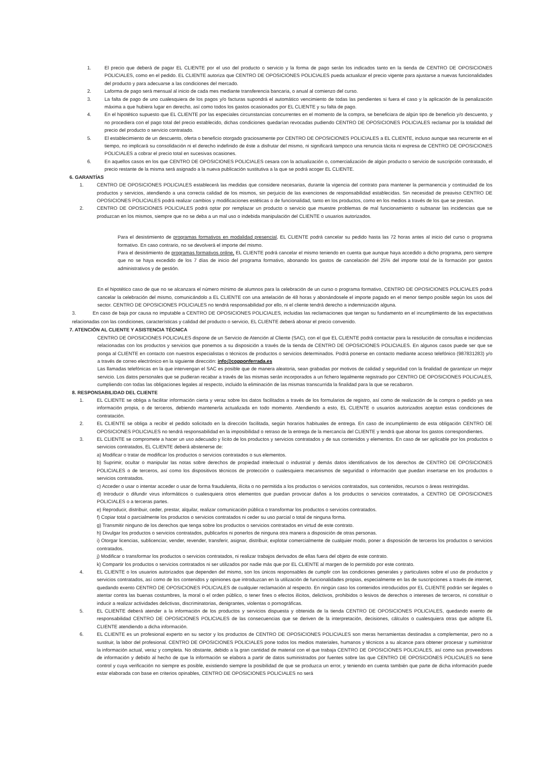1. El precio que deberá de pagar EL CLIENTE por el uso del producto o servicio y la forma de pago serán los indicados tanto en la tienda de CENTRO DE OPOSICIONES POLICIALES, como en el pedido. EL CLIENTE autoriza que CENTRO DE OPOSICIONES POLICIALES pueda actualizar el precio vigente para ajustarse a nuevas funcionalidades del producto y para adecuarse a las condiciones del mercado.
2. Laforma de pago será mensual al inicio de cada mes mediante transferencia bancaria, o anual al comienzo del curso.
3. La falta de pago de uno cualesquiera de los pagos y/o facturas supondrá el automático vencimiento de todas las pendientes si fuera el caso y la aplicación de la penalización máxima a que hubiera lugar en derecho, así como todos los gastos ocasionados por EL CLIENTE y su falta de pago.
4. En el hipotético supuesto que EL CLIENTE por las especiales circunstancias concurrentes en el momento de la compra, se beneficiara de algún tipo de beneficio y/o descuento, y no procediera con el pago total del precio establecido, dichas condiciones quedarían revocadas pudiendo CENTRO DE OPOSICIONES POLICIALES reclamar por la totalidad del precio del producto o servicio contratado.
5. El establecimiento de un descuento, oferta o beneficio otorgado graciosamente por CENTRO DE OPOSICIONES POLICIALES a EL CLIENTE, incluso aunque sea recurrente en el tiempo, no implicará su consolidación ni el derecho indefinido de éste a disfrutar del mismo, ni significará tampoco una renuncia tácita ni expresa de CENTRO DE OPOSICIONES POLICIALES a cobrar el precio total en sucesivas ocasiones.
6. En aquellos casos en los que CENTRO DE OPOSICIONES POLICIALES cesara con la actualización o, comercialización de algún producto o servicio de suscripción contratado, el precio restante de la misma será asignado a la nueva publicación sustitutiva a la que se podrá acoger EL CLIENTE.
6. GARANTÍAS
1. CENTRO DE OPOSICIONES POLICIALES establecerá las medidas que considere necesarias, durante la vigencia del contrato para mantener la permanencia y continuidad de los productos y servicios, atendiendo a una correcta calidad de los mismos, sin perjuicio de las exenciones de responsabilidad establecidas. Sin necesidad de preaviso CENTRO DE OPOSICIONES POLICIALES podrá realizar cambios y modificaciones estéticas o de funcionalidad, tanto en los productos, como en los medios a través de los que se prestan.
2. CENTRO DE OPOSICIONES POLICIALES podrá optar por remplazar un producto o servicio que muestre problemas de mal funcionamiento o subsanar las incidencias que se produzcan en los mismos, siempre que no se deba a un mal uso o indebida manipulación del CLIENTE o usuarios autorizados.
Para el desistimiento de programas formativos en modalidad presencial, EL CLIENTE podrá cancelar su pedido hasta las 72 horas antes al inicio del curso o programa formativo. En caso contrario, no se devolverá el importe del mismo.
Para el desistimiento de programas formativos online, EL CLIENTE podrá cancelar el mismo teniendo en cuenta que aunque haya accedido a dicho programa, pero siempre que no se haya excedido de los 7 días de inicio del programa formativo, abonando los gastos de cancelación del 25% del importe total de la formación por gastos administrativos y de gestión.
En el hipotético caso de que no se alcanzara el número mínimo de alumnos para la celebración de un curso o programa formativo, CENTRO DE OPOSICIONES POLICIALES podrá cancelar la celebración del mismo, comunicándolo a EL CLIENTE con una antelación de 48 horas y abonándosele el importe pagado en el menor tiempo posible según los usos del sector. CENTRO DE OPOSICIONES POLICIALES no tendrá responsabilidad por ello, ni el cliente tendrá derecho a indemnización alguna.
3. En caso de baja por causa no imputable a CENTRO DE OPOSICIONES POLICIALES, incluidas las reclamaciones que tengan su fundamento en el incumplimiento de las expectativas relacionadas con las condiciones, características y calidad del producto o servicio, EL CLIENTE deberá abonar el precio convenido.
7. ATENCIÓN AL CLIENTE Y ASISTENCIA TÉCNICA
CENTRO DE OPOSICIONES POLICIALES dispone de un Servicio de Atención al Cliente (SAC), con el que EL CLIENTE podrá contactar para la resolución de consultas e incidencias relacionadas con los productos y servicios que ponemos a su disposición a través de la tienda de CENTRO DE OPOSICIONES POLICIALES. En algunos casos puede ser que se ponga al CLIENTE en contacto con nuestros especialistas o técnicos de productos o servicios determinados. Podrá ponerse en contacto mediante acceso telefónico (987831283) y/o a través de correo electrónico en la siguiente dirección: info@copponferrada.es
Las llamadas telefónicas en la que intervengan el SAC es posible que de manera aleatoria, sean grabadas por motivos de calidad y seguridad con la finalidad de garantizar un mejor servicio. Los datos personales que se pudieran recabar a través de las mismas serán incorporados a un fichero legalmente registrado por CENTRO DE OPOSICIONES POLICIALES, cumpliendo con todas las obligaciones legales al respecto, incluido la eliminación de las mismas transcurrida la finalidad para la que se recabaron.
8. RESPONSABILIDAD DEL CLIENTE
1. EL CLIENTE se obliga a facilitar información cierta y veraz sobre los datos facilitados a través de los formularios de registro, así como de realización de la compra o pedido ya sea información propia, o de terceros, debiendo mantenerla actualizada en todo momento. Atendiendo a esto, EL CLIENTE o usuarios autorizados aceptan estas condiciones de contratación.
2. EL CLIENTE se obliga a recibir el pedido solicitado en la dirección facilitada, según horarios habituales de entrega. En caso de incumplimiento de esta obligación CENTRO DE OPOSICIONES POLICIALES no tendrá responsabilidad en la imposibilidad o retraso de la entrega de la mercancía del CLIENTE y tendrá que abonar los gastos correspondientes.
3. EL CLIENTE se compromete a hacer un uso adecuado y lícito de los productos y servicios contratados y de sus contenidos y elementos. En caso de ser aplicable por los productos o servicios contratados, EL CLIENTE deberá abstenerse de:
a) Modificar o tratar de modificar los productos o servicios contratados o sus elementos.
b) Suprimir, ocultar o manipular las notas sobre derechos de propiedad intelectual o industrial y demás datos identificativos de los derechos de CENTRO DE OPOSICIONES POLICIALES o de terceros, así como los dispositivos técnicos de protección o cualesquiera mecanismos de seguridad o información que puedan insertarse en los productos o servicios contratados.
c) Acceder o usar o intentar acceder o usar de forma fraudulenta, ilícita o no permitida a los productos o servicios contratados, sus contenidos, recursos o áreas restringidas.
d) Introducir o difundir virus informáticos o cualesquiera otros elementos que puedan provocar daños a los productos o servicios contratados, a CENTRO DE OPOSICIONES POLICIALES o a terceras partes.
e) Reproducir, distribuir, ceder, prestar, alquilar, realizar comunicación pública o transformar los productos o servicios contratados.
f) Copiar total o parcialmente los productos o servicios contratados ni ceder su uso parcial o total de ninguna forma.
g) Transmitir ninguno de los derechos que tenga sobre los productos o servicios contratados en virtud de este contrato.
h) Divulgar los productos o servicios contratados, publicarlos ni ponerlos de ninguna otra manera a disposición de otras personas.
i) Otorgar licencias, sublicenciar, vender, revender, transferir, asignar, distribuir, explotar comercialmente de cualquier modo, poner a disposición de terceros los productos o servicios contratados.
j) Modificar o transformar los productos o servicios contratados, ni realizar trabajos derivados de ellas fuera del objeto de este contrato.
k) Compartir los productos o servicios contratados ni ser utilizados por nadie más que por EL CLIENTE al margen de lo permitido por este contrato.
4. EL CLIENTE o los usuarios autorizados que dependen del mismo, son los únicos responsables de cumplir con las condiciones generales y particulares sobre el uso de productos y servicios contratados, así como de los contenidos y opiniones que introduzcan en la utilización de funcionalidades propias, especialmente en las de suscripciones a través de internet, quedando exento CENTRO DE OPOSICIONES POLICIALES de cualquier reclamación al respecto. En ningún caso los contenidos introducidos por EL CLIENTE podrán ser ilegales o atentar contra las buenas costumbres, la moral o el orden público, o tener fines o efectos ilícitos, delictivos, prohibidos o lesivos de derechos o intereses de terceros, ni constituir o inducir a realizar actividades delictivas, discriminatorias, denigrantes, violentas o pornográficas.
5. EL CLIENTE deberá atender a la información de los productos y servicios dispuesta y obtenida de la tienda CENTRO DE OPOSICIONES POLICIALES, quedando exento de responsabilidad CENTRO DE OPOSICIONES POLICIALES de las consecuencias que se deriven de la interpretación, decisiones, cálculos o cualesquiera otras que adopte EL CLIENTE atendiendo a dicha información.
6. EL CLIENTE es un profesional experto en su sector y los productos de CENTRO DE OPOSICIONES POLICIALES son meras herramientas destinadas a complementar, pero no a sustituir, la labor del profesional. CENTRO DE OPOSICIONES POLICIALES pone todos los medios materiales, humanos y técnicos a su alcance para obtener procesar y suministrar la información actual, veraz y completa. No obstante, debido a la gran cantidad de material con el que trabaja CENTRO DE OPOSICIONES POLICIALES, así como sus proveedores de información y debido al hecho de que la información se elabora a partir de datos suministrados por fuentes sobre las que CENTRO DE OPOSICIONES POLICIALES no tiene control y cuya verificación no siempre es posible, existiendo siempre la posibilidad de que se produzca un error, y teniendo en cuenta también que parte de dicha información puede estar elaborada con base en criterios opinables, CENTRO DE OPOSICIONES POLICIALES no será